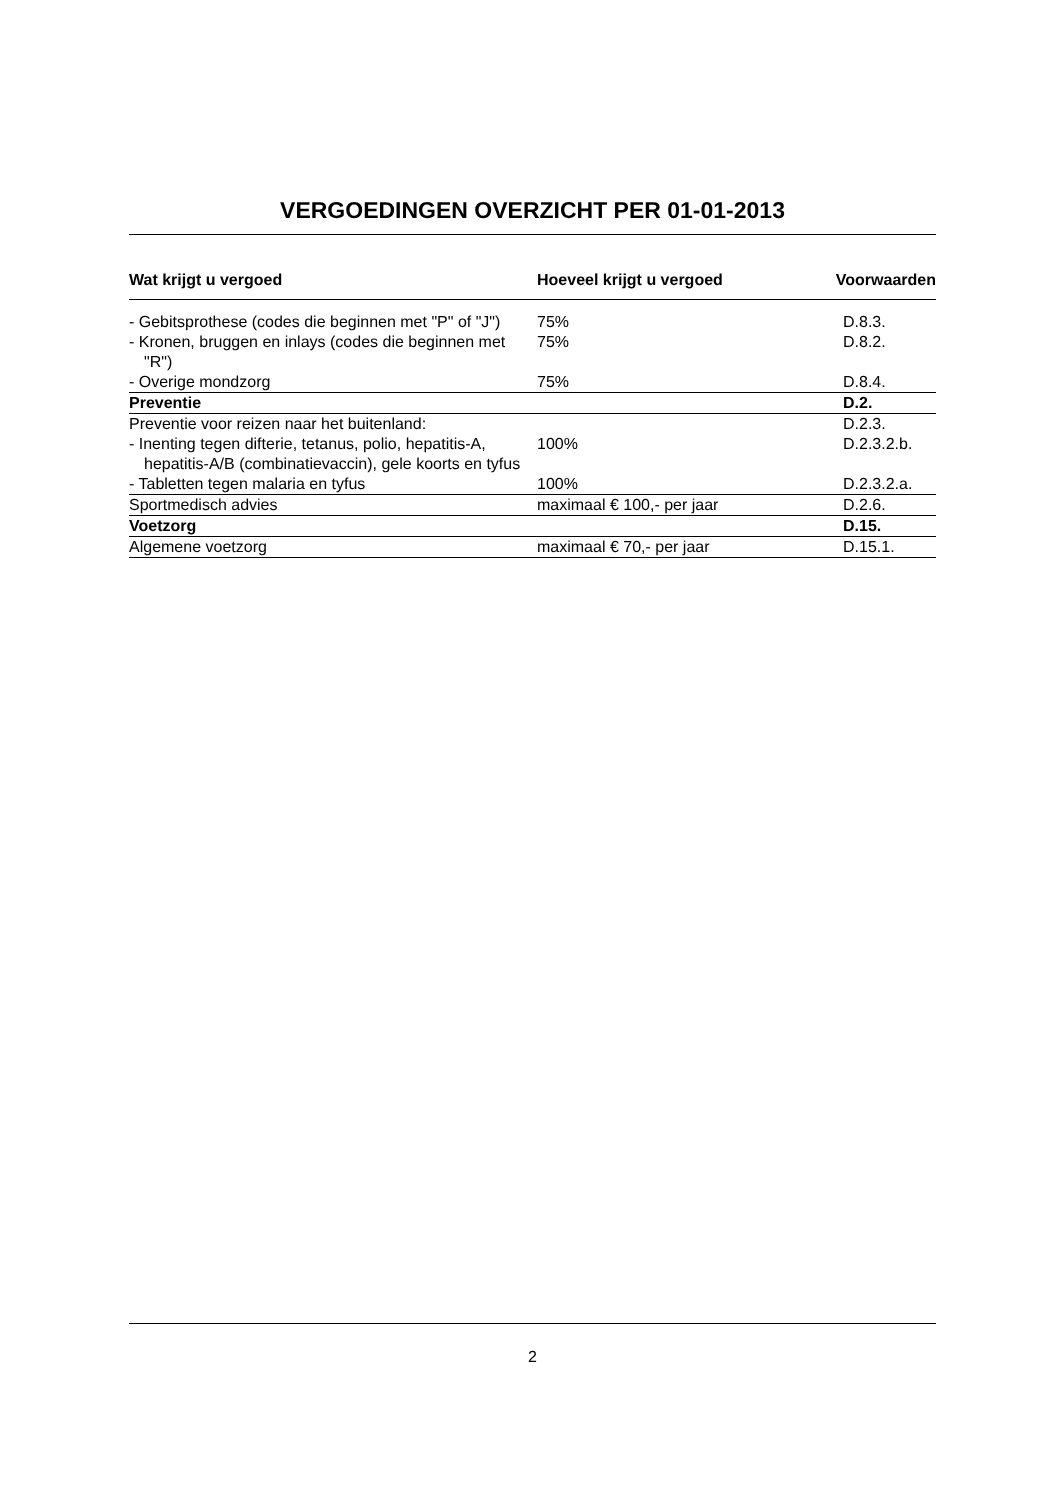VERGOEDINGEN OVERZICHT PER 01-01-2013
| Wat krijgt u vergoed | Hoeveel krijgt u vergoed | Voorwaarden |
| --- | --- | --- |
| - Gebitsprothese (codes die beginnen met "P" of "J") | 75% | D.8.3. |
| - Kronen, bruggen en inlays (codes die beginnen met "R") | 75% | D.8.2. |
| - Overige mondzorg | 75% | D.8.4. |
| Preventie | | D.2. |
| Preventie voor reizen naar het buitenland: | | D.2.3. |
| - Inenting tegen difterie, tetanus, polio, hepatitis-A, hepatitis-A/B (combinatievaccin), gele koorts en tyfus | 100% | D.2.3.2.b. |
| - Tabletten tegen malaria en tyfus | 100% | D.2.3.2.a. |
| Sportmedisch advies | maximaal € 100,- per jaar | D.2.6. |
| Voetzorg | | D.15. |
| Algemene voetzorg | maximaal € 70,- per jaar | D.15.1. |
2